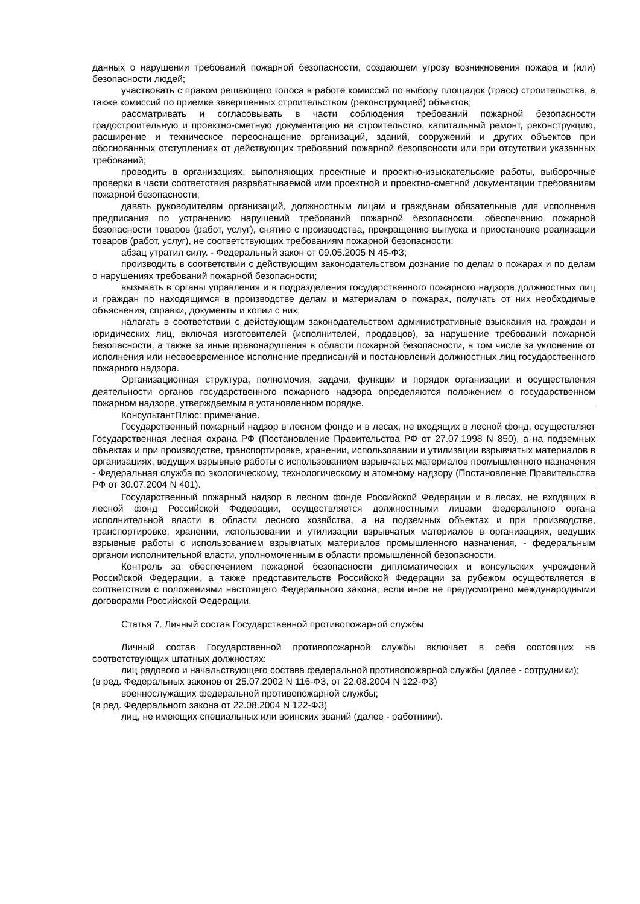данных о нарушении требований пожарной безопасности, создающем угрозу возникновения пожара и (или) безопасности людей;
участвовать с правом решающего голоса в работе комиссий по выбору площадок (трасс) строительства, а также комиссий по приемке завершенных строительством (реконструкцией) объектов;
рассматривать и согласовывать в части соблюдения требований пожарной безопасности градостроительную и проектно-сметную документацию на строительство, капитальный ремонт, реконструкцию, расширение и техническое переоснащение организаций, зданий, сооружений и других объектов при обоснованных отступлениях от действующих требований пожарной безопасности или при отсутствии указанных требований;
проводить в организациях, выполняющих проектные и проектно-изыскательские работы, выборочные проверки в части соответствия разрабатываемой ими проектной и проектно-сметной документации требованиям пожарной безопасности;
давать руководителям организаций, должностным лицам и гражданам обязательные для исполнения предписания по устранению нарушений требований пожарной безопасности, обеспечению пожарной безопасности товаров (работ, услуг), снятию с производства, прекращению выпуска и приостановке реализации товаров (работ, услуг), не соответствующих требованиям пожарной безопасности;
абзац утратил силу. - Федеральный закон от 09.05.2005 N 45-ФЗ;
производить в соответствии с действующим законодательством дознание по делам о пожарах и по делам о нарушениях требований пожарной безопасности;
вызывать в органы управления и в подразделения государственного пожарного надзора должностных лиц и граждан по находящимся в производстве делам и материалам о пожарах, получать от них необходимые объяснения, справки, документы и копии с них;
налагать в соответствии с действующим законодательством административные взыскания на граждан и юридических лиц, включая изготовителей (исполнителей, продавцов), за нарушение требований пожарной безопасности, а также за иные правонарушения в области пожарной безопасности, в том числе за уклонение от исполнения или несвоевременное исполнение предписаний и постановлений должностных лиц государственного пожарного надзора.
Организационная структура, полномочия, задачи, функции и порядок организации и осуществления деятельности органов государственного пожарного надзора определяются положением о государственном пожарном надзоре, утверждаемым в установленном порядке.
КонсультантПлюс: примечание.
Государственный пожарный надзор в лесном фонде и в лесах, не входящих в лесной фонд, осуществляет Государственная лесная охрана РФ (Постановление Правительства РФ от 27.07.1998 N 850), а на подземных объектах и при производстве, транспортировке, хранении, использовании и утилизации взрывчатых материалов в организациях, ведущих взрывные работы с использованием взрывчатых материалов промышленного назначения - Федеральная служба по экологическому, технологическому и атомному надзору (Постановление Правительства РФ от 30.07.2004 N 401).
Государственный пожарный надзор в лесном фонде Российской Федерации и в лесах, не входящих в лесной фонд Российской Федерации, осуществляется должностными лицами федерального органа исполнительной власти в области лесного хозяйства, а на подземных объектах и при производстве, транспортировке, хранении, использовании и утилизации взрывчатых материалов в организациях, ведущих взрывные работы с использованием взрывчатых материалов промышленного назначения, - федеральным органом исполнительной власти, уполномоченным в области промышленной безопасности.
Контроль за обеспечением пожарной безопасности дипломатических и консульских учреждений Российской Федерации, а также представительств Российской Федерации за рубежом осуществляется в соответствии с положениями настоящего Федерального закона, если иное не предусмотрено международными договорами Российской Федерации.
Статья 7. Личный состав Государственной противопожарной службы
Личный состав Государственной противопожарной службы включает в себя состоящих на соответствующих штатных должностях:
лиц рядового и начальствующего состава федеральной противопожарной службы (далее - сотрудники);
(в ред. Федеральных законов от 25.07.2002 N 116-ФЗ, от 22.08.2004 N 122-ФЗ)
военнослужащих федеральной противопожарной службы;
(в ред. Федерального закона от 22.08.2004 N 122-ФЗ)
лиц, не имеющих специальных или воинских званий (далее - работники).